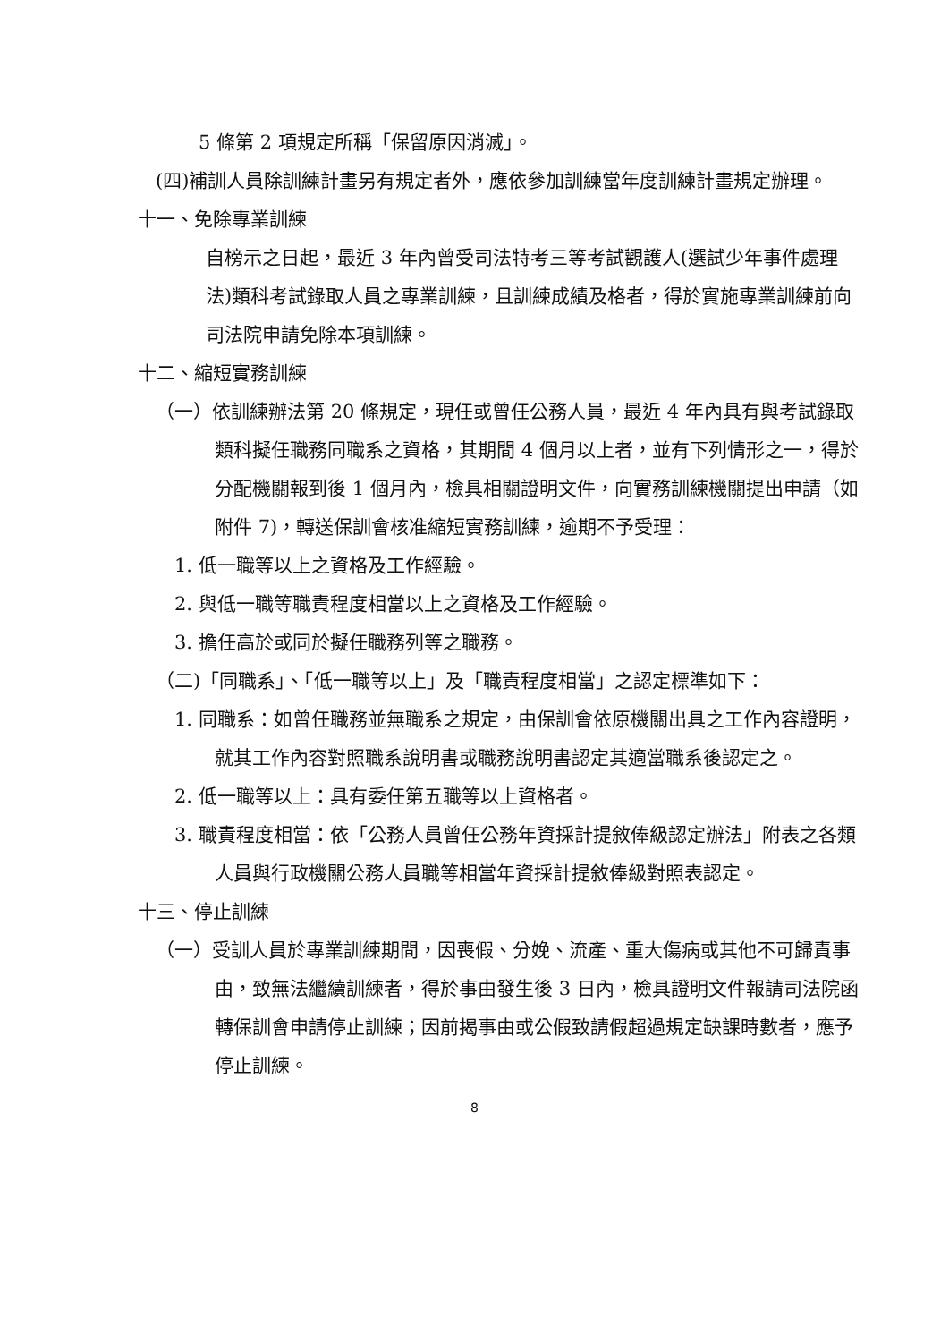5 條第 2 項規定所稱「保留原因消滅」。
(四)補訓人員除訓練計畫另有規定者外，應依參加訓練當年度訓練計畫規定辦理。
十一、免除專業訓練
自榜示之日起，最近 3 年內曾受司法特考三等考試觀護人(選試少年事件處理法)類科考試錄取人員之專業訓練，且訓練成績及格者，得於實施專業訓練前向司法院申請免除本項訓練。
十二、縮短實務訓練
（一）依訓練辦法第 20 條規定，現任或曾任公務人員，最近 4 年內具有與考試錄取類科擬任職務同職系之資格，其期間 4 個月以上者，並有下列情形之一，得於分配機關報到後 1 個月內，檢具相關證明文件，向實務訓練機關提出申請（如附件 7)，轉送保訓會核准縮短實務訓練，逾期不予受理：
1. 低一職等以上之資格及工作經驗。
2. 與低一職等職責程度相當以上之資格及工作經驗。
3. 擔任高於或同於擬任職務列等之職務。
（二)「同職系」、「低一職等以上」及「職責程度相當」之認定標準如下：
1. 同職系：如曾任職務並無職系之規定，由保訓會依原機關出具之工作內容證明，就其工作內容對照職系說明書或職務說明書認定其適當職系後認定之。
2. 低一職等以上：具有委任第五職等以上資格者。
3. 職責程度相當：依「公務人員曾任公務年資採計提敘俸級認定辦法」附表之各類人員與行政機關公務人員職等相當年資採計提敘俸級對照表認定。
十三、停止訓練
（一）受訓人員於專業訓練期間，因喪假、分娩、流產、重大傷病或其他不可歸責事由，致無法繼續訓練者，得於事由發生後 3 日內，檢具證明文件報請司法院函轉保訓會申請停止訓練；因前揭事由或公假致請假超過規定缺課時數者，應予停止訓練。
8